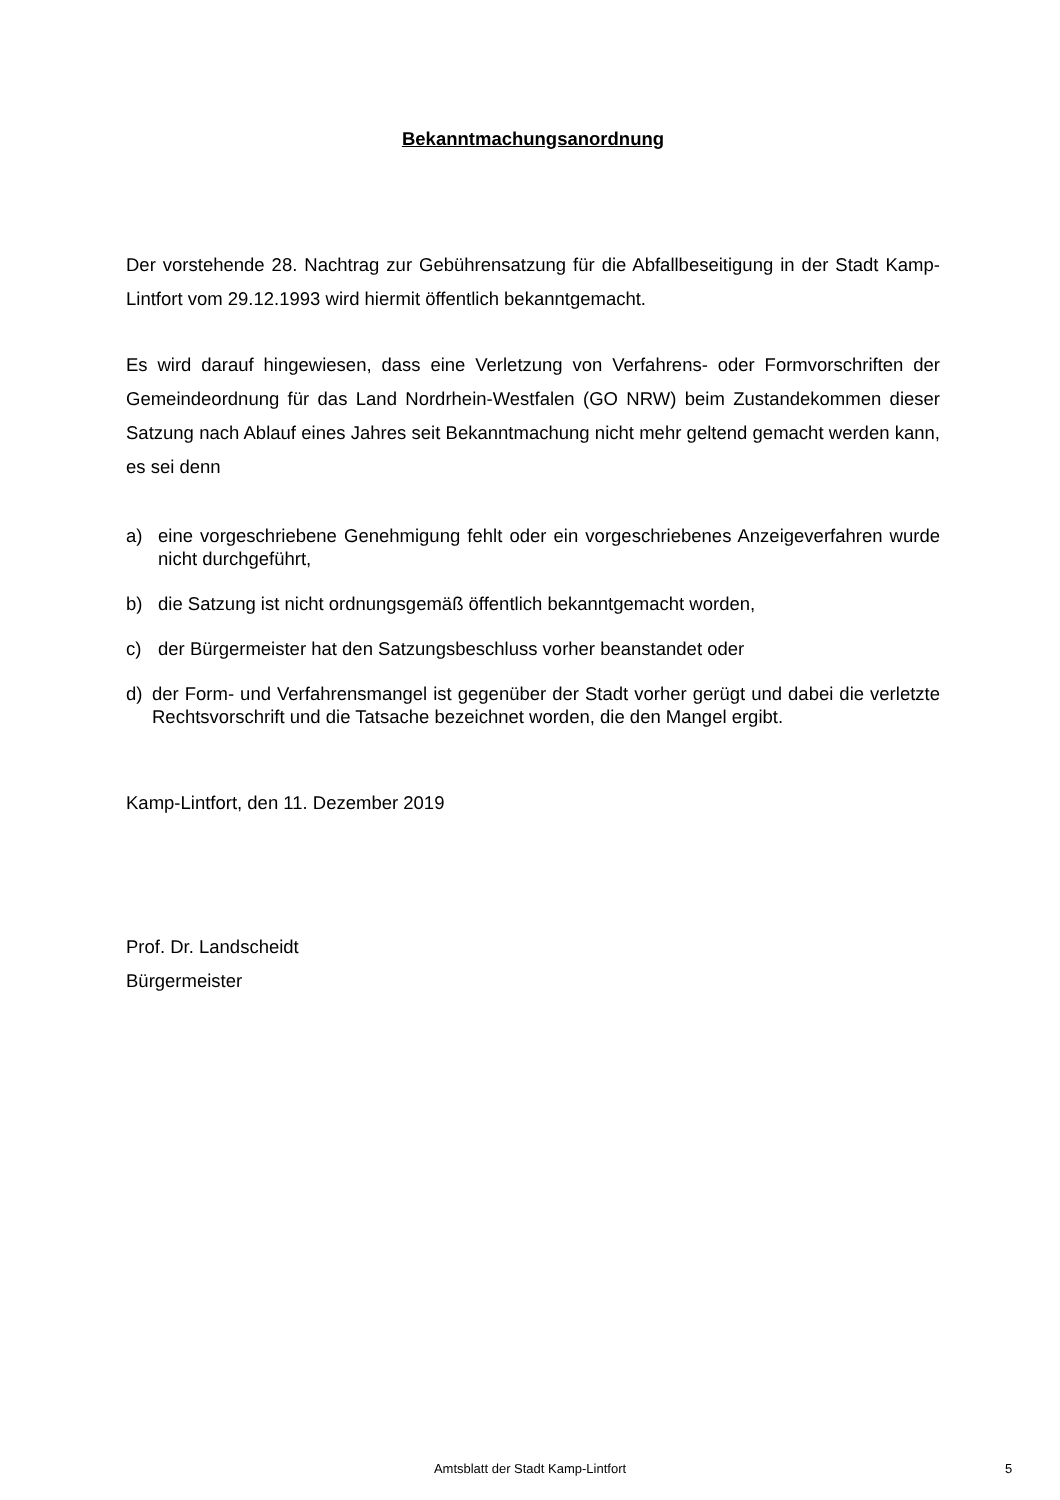Bekanntmachungsanordnung
Der vorstehende 28. Nachtrag zur Gebührensatzung für die Abfallbeseitigung in der Stadt Kamp-Lintfort vom 29.12.1993 wird hiermit öffentlich bekanntgemacht.
Es wird darauf hingewiesen, dass eine Verletzung von Verfahrens- oder Formvorschriften der Gemeindeordnung für das Land Nordrhein-Westfalen (GO NRW) beim Zustandekommen dieser Satzung nach Ablauf eines Jahres seit Bekanntmachung nicht mehr geltend gemacht werden kann, es sei denn
a) eine vorgeschriebene Genehmigung fehlt oder ein vorgeschriebenes Anzeigeverfahren wurde nicht durchgeführt,
b) die Satzung ist nicht ordnungsgemäß öffentlich bekanntgemacht worden,
c) der Bürgermeister hat den Satzungsbeschluss vorher beanstandet oder
d) der Form- und Verfahrensmangel ist gegenüber der Stadt vorher gerügt und dabei die verletzte Rechtsvorschrift und die Tatsache bezeichnet worden, die den Mangel ergibt.
Kamp-Lintfort, den 11. Dezember 2019
Prof. Dr. Landscheidt
Bürgermeister
Amtsblatt der Stadt Kamp-Lintfort 5